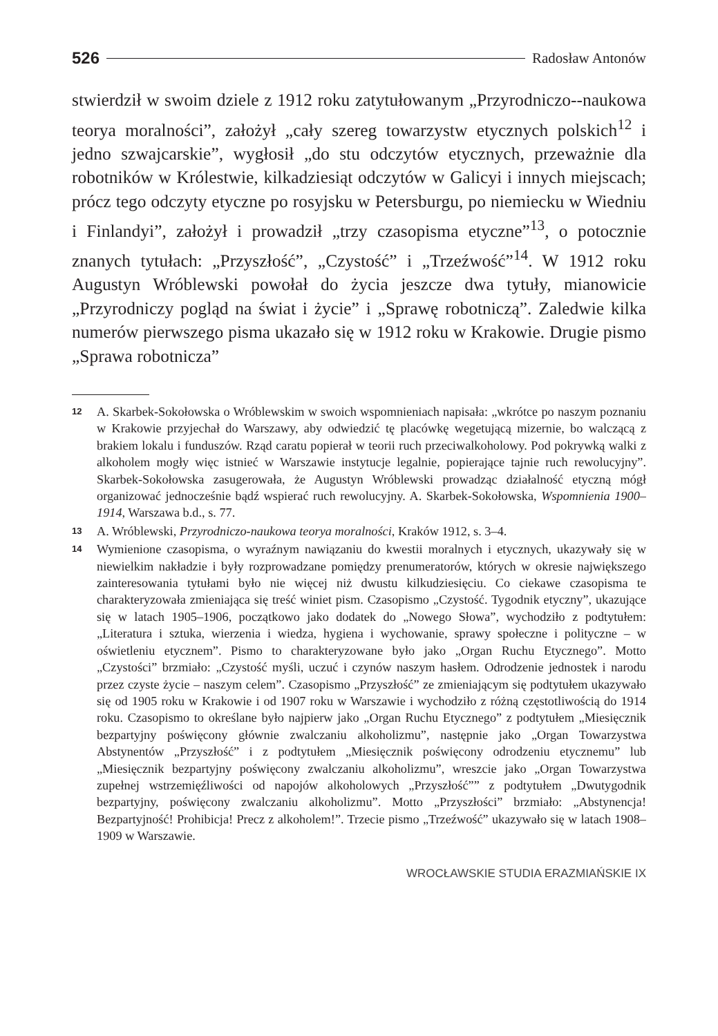526 Radosław Antonów
stwierdził w swoim dziele z 1912 roku zatytułowanym „Przyrodniczo--naukowa teorya moralności”, założył „cały szereg towarzystw etycznych polskich<sup>12</sup> i jedno szwajcarskie”, wygłosił „do stu odczytów etycznych, przeważnie dla robotników w Królestwie, kilkadziesiąt odczytów w Galicyi i innych miejscach; prócz tego odczyty etyczne po rosyjsku w Petersburgu, po niemiecku w Wiedniu i Finlandyi”, założył i prowadził „trzy czasopisma etyczne”<sup>13</sup>, o potocznie znanych tytułach: „Przyszłość”, „Czystość” i „Trzeźwość”<sup>14</sup>. W 1912 roku Augustyn Wróblewski powołał do życia jeszcze dwa tytuły, mianowicie „Przyrodniczy pogląd na świat i życie” i „Sprawę robotniczą”. Zaledwie kilka numerów pierwszego pisma ukazało się w 1912 roku w Krakowie. Drugie pismo „Sprawa robotnicza”
12
A. Skarbek-Sokołowska o Wróblewskim w swoich wspomnieniach napisała: „wkrótce po naszym poznaniu w Krakowie przyjechał do Warszawy, aby odwiedzić tę placówkę wegetującą mizernie, bo walczącą z brakiem lokalu i funduszów. Rząd caratu popierał w teorii ruch przeciwalkoholowy. Pod pokrywką walki z alkoholem mogły więc istnieć w Warszawie instytucje legalnie, popierające tajnie ruch rewolucyjny”. Skarbek-Sokołowska zasugerowała, że Augustyn Wróblewski prowadząc działalność etyczną mógł organizować jednocześnie bądź wspierać ruch rewolucyjny. A. Skarbek-Sokołowska, Wspomnienia 1900–1914, Warszawa b.d., s. 77.
13
A. Wróblewski, Przyrodniczo-naukowa teorya moralności, Kraków 1912, s. 3–4.
14
Wymienione czasopisma, o wyraźnym nawiązaniu do kwestii moralnych i etycznych, ukazywały się w niewielkim nakładzie i były rozprowadzane pomiędzy prenumeratorów, których w okresie największego zainteresowania tytułami było nie więcej niż dwustu kilkudziesięciu. Co ciekawe czasopisma te charakteryzowała zmieniająca się treść winiet pism. Czasopismo „Czystość. Tygodnik etyczny”, ukazujące się w latach 1905–1906, początkowo jako dodatek do „Nowego Słowa”, wychodziło z podtytułem: „Literatura i sztuka, wierzenia i wiedza, hygiena i wychowanie, sprawy społeczne i polityczne – w oświetleniu etycznem”. Pismo to charakteryzowane było jako „Organ Ruchu Etycznego”. Motto „Czystości” brzmiało: „Czystość myśli, uczuć i czynów naszym hasłem. Odrodzenie jednostek i narodu przez czyste życie – naszym celem”. Czasopismo „Przyszłość” ze zmieniającym się podtytułem ukazywało się od 1905 roku w Krakowie i od 1907 roku w Warszawie i wychodziło z różną częstotliwością do 1914 roku. Czasopismo to określane było najpierw jako „Organ Ruchu Etycznego” z podtytułem „Miesięcznik bezpartyjny poświęcony głównie zwalczaniu alkoholizmu”, następnie jako „Organ Towarzystwa Abstynentów „Przyszłość” i z podtytułem „Miesięcznik poświęcony odrodzeniu etycznemu” lub „Miesięcznik bezpartyjny poświęcony zwalczaniu alkoholizmu”, wreszcie jako „Organ Towarzystwa zupełnej wstrzemięźliwości od napojów alkoholowych „Przyszłość”” z podtytułem „Dwutygodnik bezpartyjny, poświęcony zwalczaniu alkoholizmu”. Motto „Przyszłości” brzmiało: „Abstynencja! Bezpartyjność! Prohibicja! Precz z alkoholem!”. Trzecie pismo „Trzeźwość” ukazywało się w latach 1908–1909 w Warszawie.
WROCŁAWSKIE STUDIA ERAZMIAŃSKIE IX